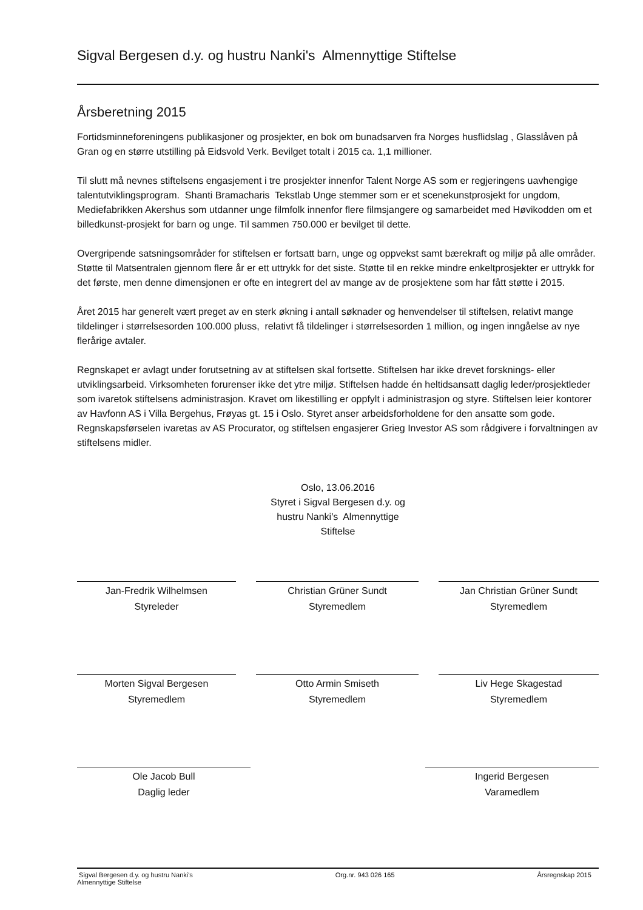Sigval Bergesen d.y. og hustru Nanki's Almennyttige Stiftelse
Årsberetning 2015
Fortidsminneforeningens publikasjoner og prosjekter, en bok om bunadsarven fra Norges husflidslag , Glasslåven på Gran og en større utstilling på Eidsvold Verk. Bevilget totalt i 2015 ca. 1,1 millioner.
Til slutt må nevnes stiftelsens engasjement i tre prosjekter innenfor Talent Norge AS som er regjeringens uavhengige talentutviklingsprogram. Shanti Bramacharis Tekstlab Unge stemmer som er et scenekunstprosjekt for ungdom, Mediefabrikken Akershus som utdanner unge filmfolk innenfor flere filmsjangere og samarbeidet med Høvikodden om et billedkunst-prosjekt for barn og unge. Til sammen 750.000 er bevilget til dette.
Overgripende satsningsområder for stiftelsen er fortsatt barn, unge og oppvekst samt bærekraft og miljø på alle områder. Støtte til Matsentralen gjennom flere år er ett uttrykk for det siste. Støtte til en rekke mindre enkeltprosjekter er uttrykk for det første, men denne dimensjonen er ofte en integrert del av mange av de prosjektene som har fått støtte i 2015.
Året 2015 har generelt vært preget av en sterk økning i antall søknader og henvendelser til stiftelsen, relativt mange tildelinger i størrelsesorden 100.000 pluss, relativt få tildelinger i størrelsesorden 1 million, og ingen inngåelse av nye flerårige avtaler.
Regnskapet er avlagt under forutsetning av at stiftelsen skal fortsette. Stiftelsen har ikke drevet forsknings- eller utviklingsarbeid. Virksomheten forurenser ikke det ytre miljø. Stiftelsen hadde én heltidsansatt daglig leder/prosjektleder som ivaretok stiftelsens administrasjon. Kravet om likestilling er oppfylt i administrasjon og styre. Stiftelsen leier kontorer av Havfonn AS i Villa Bergehus, Frøyas gt. 15 i Oslo. Styret anser arbeidsforholdene for den ansatte som gode. Regnskapsførselen ivaretas av AS Procurator, og stiftelsen engasjerer Grieg Investor AS som rådgivere i forvaltningen av stiftelsens midler.
Oslo, 13.06.2016
Styret i Sigval Bergesen d.y. og
hustru Nanki's Almennyttige
Stiftelse
Jan-Fredrik Wilhelmsen
Styreleder
Christian Grüner Sundt
Styremedlem
Jan Christian Grüner Sundt
Styremedlem
Morten Sigval Bergesen
Styremedlem
Otto Armin Smiseth
Styremedlem
Liv Hege Skagestad
Styremedlem
Ole Jacob Bull
Daglig leder
Ingerid Bergesen
Varamedlem
Sigval Bergesen d.y. og hustru Nanki's
Almennyttige Stiftelse Org.nr. 943 026 165 Årsregnskap 2015